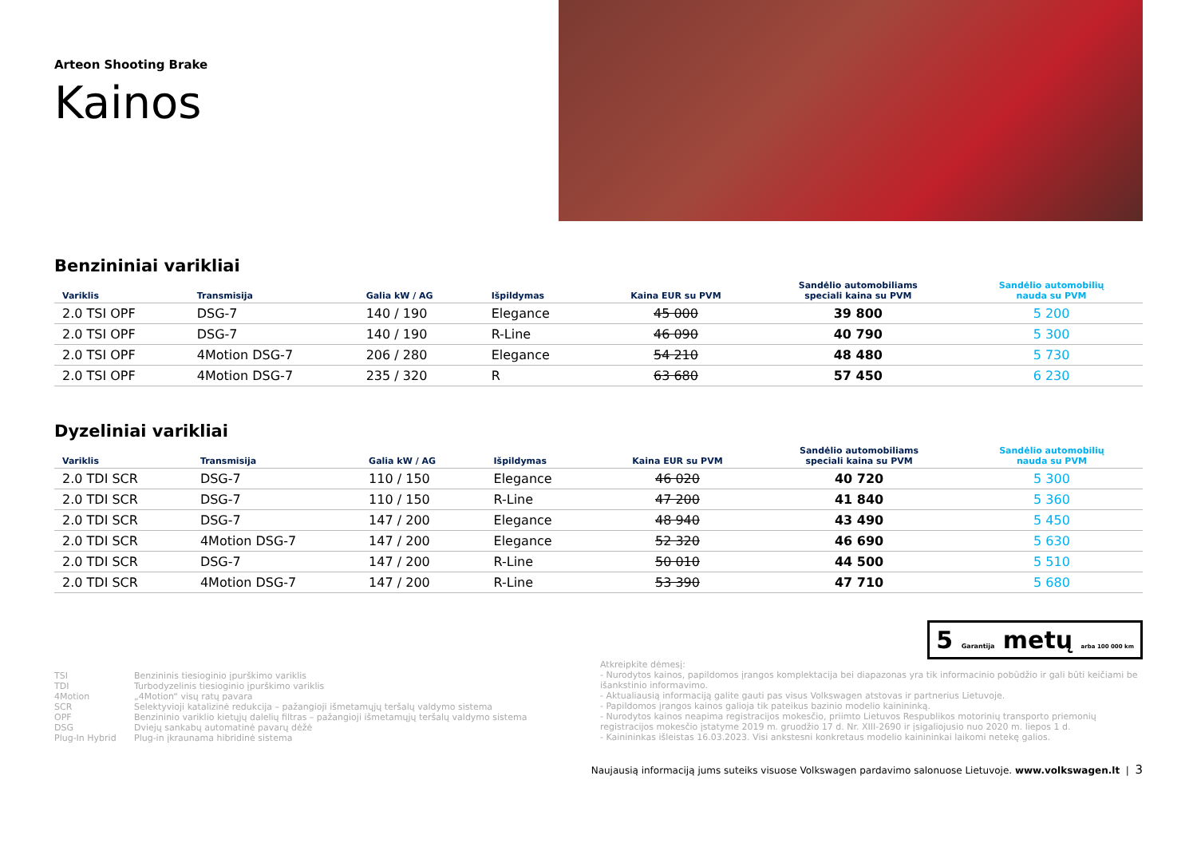Arteon Shooting Brake
Kainos
Benzininiai varikliai
| Variklis | Transmisija | Galia kW / AG | Išpildymas | Kaina EUR su PVM | Sandėlio automobiliams speciali kaina su PVM | Sandėlio automobilių nauda su PVM |
| --- | --- | --- | --- | --- | --- | --- |
| 2.0 TSI OPF | DSG-7 | 140 / 190 | Elegance | 45 000 | 39 800 | 5 200 |
| 2.0 TSI OPF | DSG-7 | 140 / 190 | R-Line | 46 090 | 40 790 | 5 300 |
| 2.0 TSI OPF | 4Motion DSG-7 | 206 / 280 | Elegance | 54 210 | 48 480 | 5 730 |
| 2.0 TSI OPF | 4Motion DSG-7 | 235 / 320 | R | 63 680 | 57 450 | 6 230 |
Dyzeliniai varikliai
| Variklis | Transmisija | Galia kW / AG | Išpildymas | Kaina EUR su PVM | Sandėlio automobiliams speciali kaina su PVM | Sandėlio automobilių nauda su PVM |
| --- | --- | --- | --- | --- | --- | --- |
| 2.0 TDI SCR | DSG-7 | 110 / 150 | Elegance | 46 020 | 40 720 | 5 300 |
| 2.0 TDI SCR | DSG-7 | 110 / 150 | R-Line | 47 200 | 41 840 | 5 360 |
| 2.0 TDI SCR | DSG-7 | 147 / 200 | Elegance | 48 940 | 43 490 | 5 450 |
| 2.0 TDI SCR | 4Motion DSG-7 | 147 / 200 | Elegance | 52 320 | 46 690 | 5 630 |
| 2.0 TDI SCR | DSG-7 | 147 / 200 | R-Line | 50 010 | 44 500 | 5 510 |
| 2.0 TDI SCR | 4Motion DSG-7 | 147 / 200 | R-Line | 53 390 | 47 710 | 5 680 |
5 Garantija metų arba 100 000 km
TSI Benzininis tiesioginio įpurškimo variklis TDI Turbodyzelinis tiesioginio įpurškimo variklis 4Motion „4Motion“ visų ratų pavara SCR Selektyvioji katalizinė redukcija – pažangioji išmetamųjų teršalų valdymo sistema OPF Benzininio variklio kietųjų dalelių filtras – pažangioji išmetamųjų teršalų valdymo sistema DSG Dviejų sankabų automatinė pavarų dėžė Plug-In Hybrid Plug-in įkraunama hibridinė sistema
Atkreipkite dėmesį:
- Nurodytos kainos, papildomos įrangos komplektacija bei diapazonas yra tik informacinio pobūdžio ir gali būti keičiami be išankstinio informavimo.
- Aktualiausią informaciją galite gauti pas visus Volkswagen atstovas ir partnerius Lietuvoje.
- Papildomos įrangos kainos galioja tik pateikus bazinio modelio kainininką.
- Nurodytos kainos neapima registracijos mokesčio, priimto Lietuvos Respublikos motorinių transporto priemonių registracijos mokesčio įstatyme 2019 m. gruodžio 17 d. Nr. XIII-2690 ir įsigaliojusio nuo 2020 m. liepos 1 d.
- Kainininkas išleistas 16.03.2023. Visi ankstesni konkretaus modelio kainininkai laikomi netekę galios.
Naujausią informaciją jums suteiks visuose Volkswagen pardavimo salonuose Lietuvoje. www.volkswagen.lt | 3